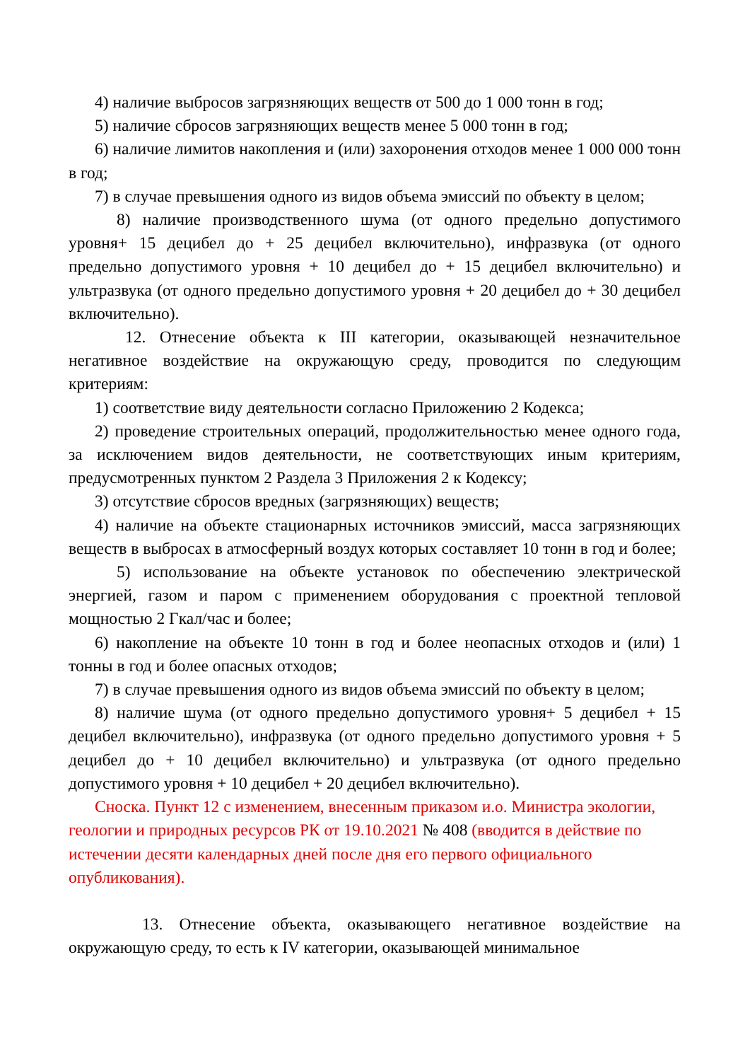4) наличие выбросов загрязняющих веществ от 500 до 1 000 тонн в год;
5) наличие сбросов загрязняющих веществ менее 5 000 тонн в год;
6) наличие лимитов накопления и (или) захоронения отходов менее 1 000 000 тонн в год;
7) в случае превышения одного из видов объема эмиссий по объекту в целом;
8) наличие производственного шума (от одного предельно допустимого уровня+ 15 децибел до + 25 децибел включительно), инфразвука (от одного предельно допустимого уровня + 10 децибел до + 15 децибел включительно) и ультразвука (от одного предельно допустимого уровня + 20 децибел до + 30 децибел включительно).
12. Отнесение объекта к III категории, оказывающей незначительное негативное воздействие на окружающую среду, проводится по следующим критериям:
1) соответствие виду деятельности согласно Приложению 2 Кодекса;
2) проведение строительных операций, продолжительностью менее одного года, за исключением видов деятельности, не соответствующих иным критериям, предусмотренных пунктом 2 Раздела 3 Приложения 2 к Кодексу;
3) отсутствие сбросов вредных (загрязняющих) веществ;
4) наличие на объекте стационарных источников эмиссий, масса загрязняющих веществ в выбросах в атмосферный воздух которых составляет 10 тонн в год и более;
5) использование на объекте установок по обеспечению электрической энергией, газом и паром с применением оборудования с проектной тепловой мощностью 2 Гкал/час и более;
6) накопление на объекте 10 тонн в год и более неопасных отходов и (или) 1 тонны в год и более опасных отходов;
7) в случае превышения одного из видов объема эмиссий по объекту в целом;
8) наличие шума (от одного предельно допустимого уровня+ 5 децибел + 15 децибел включительно), инфразвука (от одного предельно допустимого уровня + 5 децибел до + 10 децибел включительно) и ультразвука (от одного предельно допустимого уровня + 10 децибел + 20 децибел включительно).
Сноска. Пункт 12 с изменением, внесенным приказом и.о. Министра экологии, геологии и природных ресурсов РК от 19.10.2021 № 408 (вводится в действие по истечении десяти календарных дней после дня его первого официального опубликования).
13. Отнесение объекта, оказывающего негативное воздействие на окружающую среду, то есть к IV категории, оказывающей минимальное